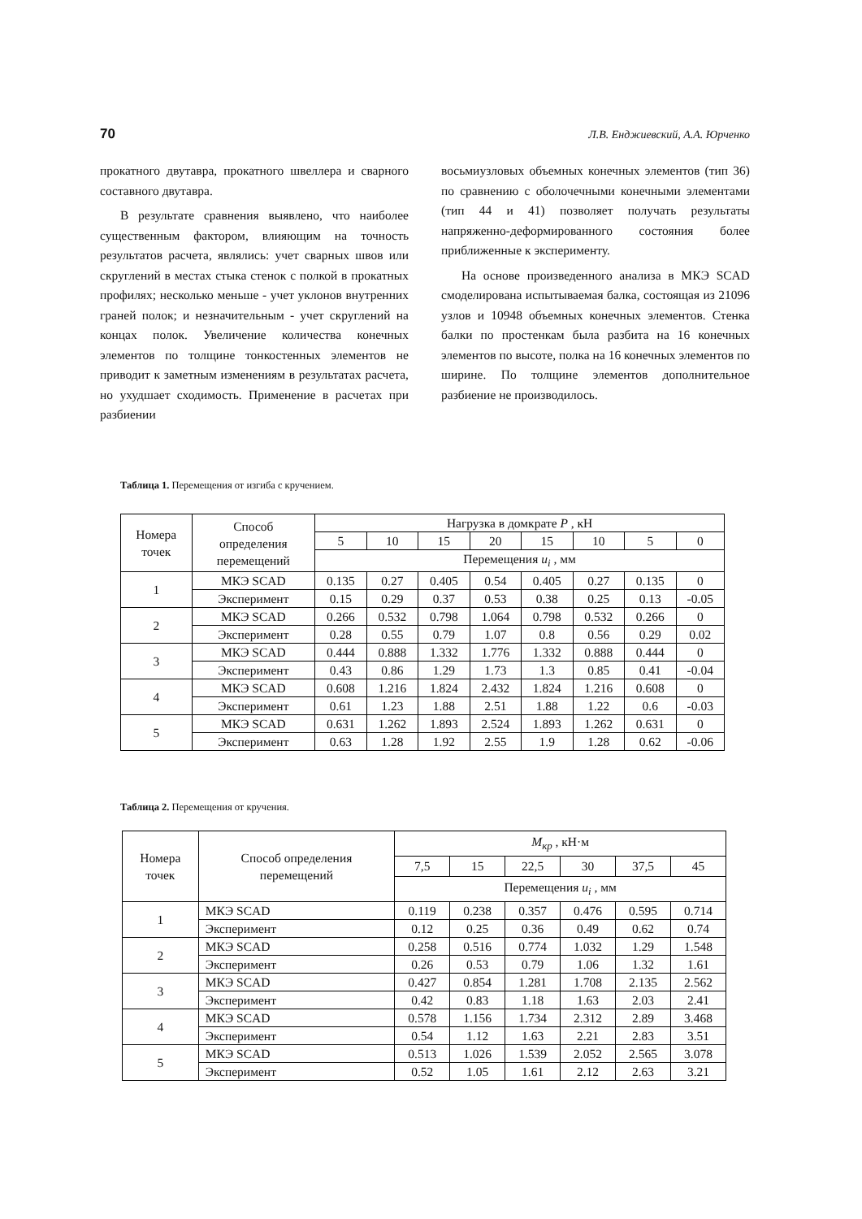70 Л.В. Енджиевский, А.А. Юрченко
прокатного двутавра, прокатного швеллера и сварного составного двутавра.
В результате сравнения выявлено, что наиболее существенным фактором, влияющим на точность результатов расчета, являлись: учет сварных швов или скруглений в местах стыка стенок с полкой в прокатных профилях; несколько меньше - учет уклонов внутренних граней полок; и незначительным - учет скруглений на концах полок. Увеличение количества конечных элементов по толщине тонкостенных элементов не приводит к заметным изменениям в результатах расчета, но ухудшает сходимость. Применение в расчетах при разбиении
восьмиузловых объемных конечных элементов (тип 36) по сравнению с оболочечными конечными элементами (тип 44 и 41) позволяет получать результаты напряженно-деформированного состояния более приближенные к эксперименту.
На основе произведенного анализа в МКЭ SCAD смоделирована испытываемая балка, состоящая из 21096 узлов и 10948 объемных конечных элементов. Стенка балки по простенкам была разбита на 16 конечных элементов по высоте, полка на 16 конечных элементов по ширине. По толщине элементов дополнительное разбиение не производилось.
Таблица 1. Перемещения от изгиба с кручением.
| Номера точек | Способ определения перемещений | Нагрузка в домкрате P , кН | | | | | | | |
| --- | --- | --- | --- | --- | --- | --- | --- | --- | --- |
| | | 5 | 10 | 15 | 20 | 15 | 10 | 5 | 0 |
| | | Перемещения u<sub>i</sub> , мм | | | | | | | |
| 1 | МКЭ SCAD | 0.135 | 0.27 | 0.405 | 0.54 | 0.405 | 0.27 | 0.135 | 0 |
| | Эксперимент | 0.15 | 0.29 | 0.37 | 0.53 | 0.38 | 0.25 | 0.13 | -0.05 |
| 2 | МКЭ SCAD | 0.266 | 0.532 | 0.798 | 1.064 | 0.798 | 0.532 | 0.266 | 0 |
| | Эксперимент | 0.28 | 0.55 | 0.79 | 1.07 | 0.8 | 0.56 | 0.29 | 0.02 |
| 3 | МКЭ SCAD | 0.444 | 0.888 | 1.332 | 1.776 | 1.332 | 0.888 | 0.444 | 0 |
| | Эксперимент | 0.43 | 0.86 | 1.29 | 1.73 | 1.3 | 0.85 | 0.41 | -0.04 |
| 4 | МКЭ SCAD | 0.608 | 1.216 | 1.824 | 2.432 | 1.824 | 1.216 | 0.608 | 0 |
| | Эксперимент | 0.61 | 1.23 | 1.88 | 2.51 | 1.88 | 1.22 | 0.6 | -0.03 |
| 5 | МКЭ SCAD | 0.631 | 1.262 | 1.893 | 2.524 | 1.893 | 1.262 | 0.631 | 0 |
| | Эксперимент | 0.63 | 1.28 | 1.92 | 2.55 | 1.9 | 1.28 | 0.62 | -0.06 |
Таблица 2. Перемещения от кручения.
| Номера точек | Способ определения перемещений | M<sub>кр</sub> , кН·м | | | | | |
| --- | --- | --- | --- | --- | --- | --- | --- |
| | | 7,5 | 15 | 22,5 | 30 | 37,5 | 45 |
| | | Перемещения u<sub>i</sub> , мм | | | | | |
| 1 | МКЭ SCAD | 0.119 | 0.238 | 0.357 | 0.476 | 0.595 | 0.714 |
| | Эксперимент | 0.12 | 0.25 | 0.36 | 0.49 | 0.62 | 0.74 |
| 2 | МКЭ SCAD | 0.258 | 0.516 | 0.774 | 1.032 | 1.29 | 1.548 |
| | Эксперимент | 0.26 | 0.53 | 0.79 | 1.06 | 1.32 | 1.61 |
| 3 | МКЭ SCAD | 0.427 | 0.854 | 1.281 | 1.708 | 2.135 | 2.562 |
| | Эксперимент | 0.42 | 0.83 | 1.18 | 1.63 | 2.03 | 2.41 |
| 4 | МКЭ SCAD | 0.578 | 1.156 | 1.734 | 2.312 | 2.89 | 3.468 |
| | Эксперимент | 0.54 | 1.12 | 1.63 | 2.21 | 2.83 | 3.51 |
| 5 | МКЭ SCAD | 0.513 | 1.026 | 1.539 | 2.052 | 2.565 | 3.078 |
| | Эксперимент | 0.52 | 1.05 | 1.61 | 2.12 | 2.63 | 3.21 |